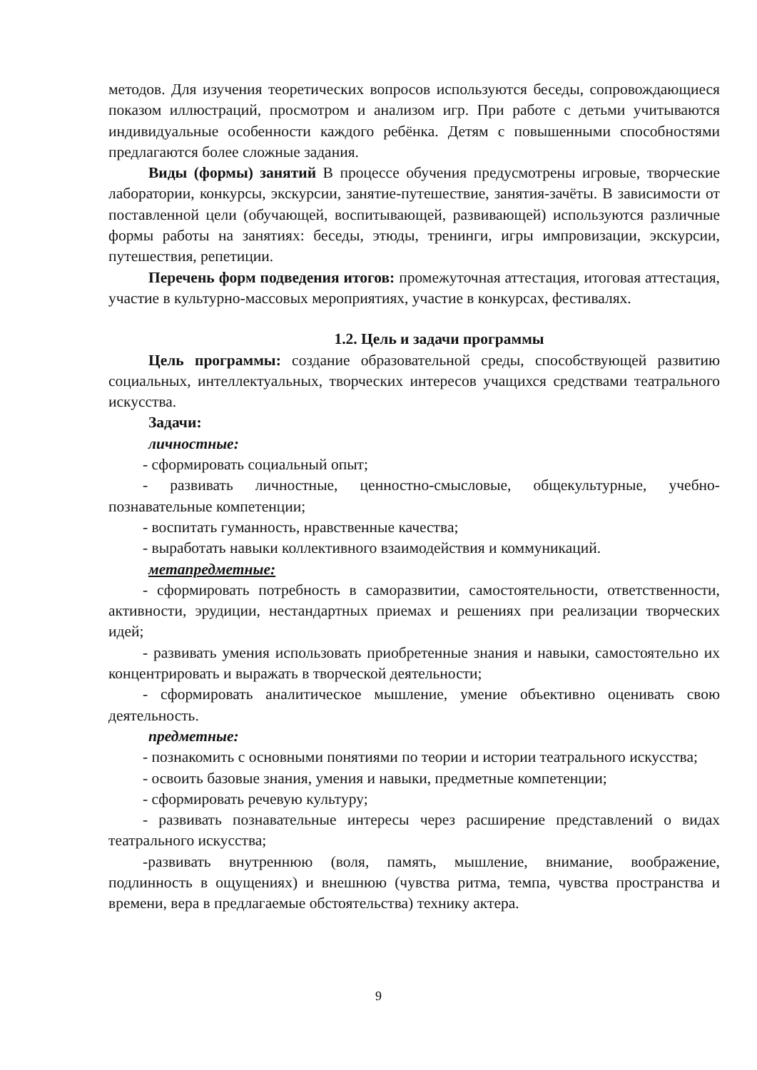методов. Для изучения теоретических вопросов используются беседы, сопровождающиеся показом иллюстраций, просмотром и анализом игр. При работе с детьми учитываются индивидуальные особенности каждого ребёнка. Детям с повышенными способностями предлагаются более сложные задания.
Виды (формы) занятий В процессе обучения предусмотрены игровые, творческие лаборатории, конкурсы, экскурсии, занятие-путешествие, занятия-зачёты. В зависимости от поставленной цели (обучающей, воспитывающей, развивающей) используются различные формы работы на занятиях: беседы, этюды, тренинги, игры импровизации, экскурсии, путешествия, репетиции.
Перечень форм подведения итогов: промежуточная аттестация, итоговая аттестация, участие в культурно-массовых мероприятиях, участие в конкурсах, фестивалях.
1.2. Цель и задачи программы
Цель программы: создание образовательной среды, способствующей развитию социальных, интеллектуальных, творческих интересов учащихся средствами театрального искусства.
Задачи:
личностные:
- сформировать социальный опыт;
- развивать личностные, ценностно-смысловые, общекультурные, учебно-познавательные компетенции;
- воспитать гуманность, нравственные качества;
- выработать навыки коллективного взаимодействия и коммуникаций.
метапредметные:
- сформировать потребность в саморазвитии, самостоятельности, ответственности, активности, эрудиции, нестандартных приемах и решениях при реализации творческих идей;
- развивать умения использовать приобретенные знания и навыки, самостоятельно их концентрировать и выражать в творческой деятельности;
- сформировать аналитическое мышление, умение объективно оценивать свою деятельность.
предметные:
- познакомить с основными понятиями по теории и истории театрального искусства;
- освоить базовые знания, умения и навыки, предметные компетенции;
- сформировать речевую культуру;
- развивать познавательные интересы через расширение представлений о видах театрального искусства;
-развивать внутреннюю (воля, память, мышление, внимание, воображение, подлинность в ощущениях) и внешнюю (чувства ритма, темпа, чувства пространства и времени, вера в предлагаемые обстоятельства) технику актера.
9